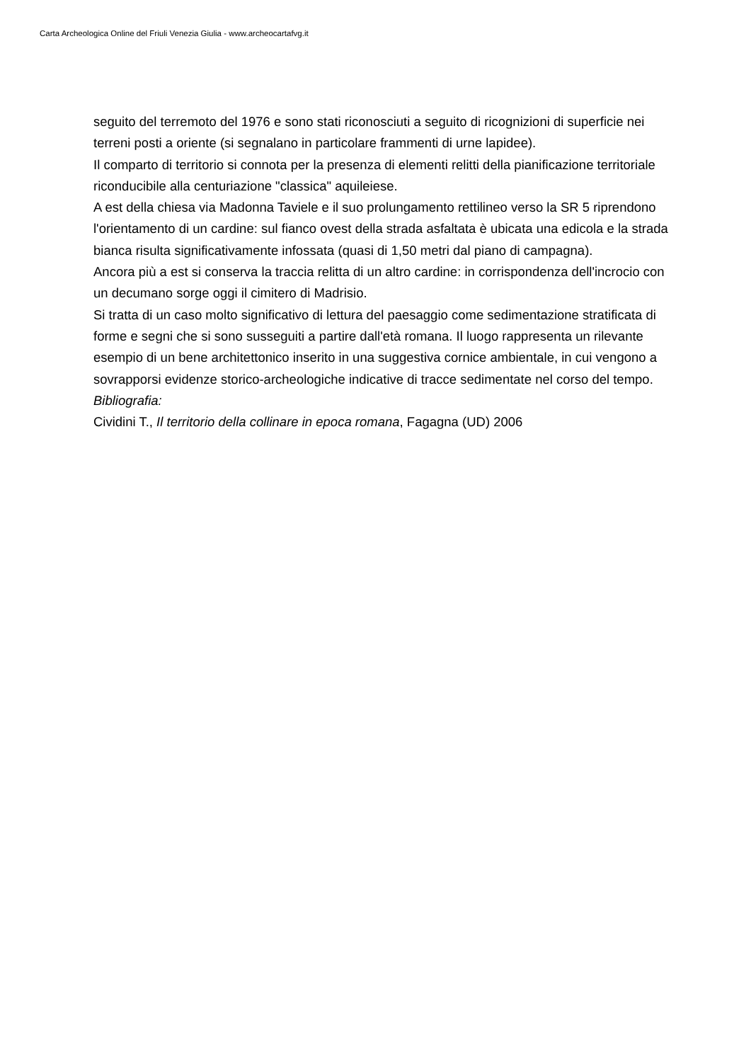Carta Archeologica Online del Friuli Venezia Giulia - www.archeocartafvg.it
seguito del terremoto del 1976 e sono stati riconosciuti a seguito di ricognizioni di superficie nei terreni posti a oriente (si segnalano in particolare frammenti di urne lapidee).
Il comparto di territorio si connota per la presenza di elementi relitti della pianificazione territoriale riconducibile alla centuriazione "classica" aquileiese.
A est della chiesa via Madonna Taviele e il suo prolungamento rettilineo verso la SR 5 riprendono l'orientamento di un cardine: sul fianco ovest della strada asfaltata è ubicata una edicola e la strada bianca risulta significativamente infossata (quasi di 1,50 metri dal piano di campagna).
Ancora più a est si conserva la traccia relitta di un altro cardine: in corrispondenza dell'incrocio con un decumano sorge oggi il cimitero di Madrisio.
Si tratta di un caso molto significativo di lettura del paesaggio come sedimentazione stratificata di forme e segni che si sono susseguiti a partire dall'età romana. Il luogo rappresenta un rilevante esempio di un bene architettonico inserito in una suggestiva cornice ambientale, in cui vengono a sovrapporsi evidenze storico-archeologiche indicative di tracce sedimentate nel corso del tempo.
Bibliografia:
Cividini T., Il territorio della collinare in epoca romana, Fagagna (UD) 2006